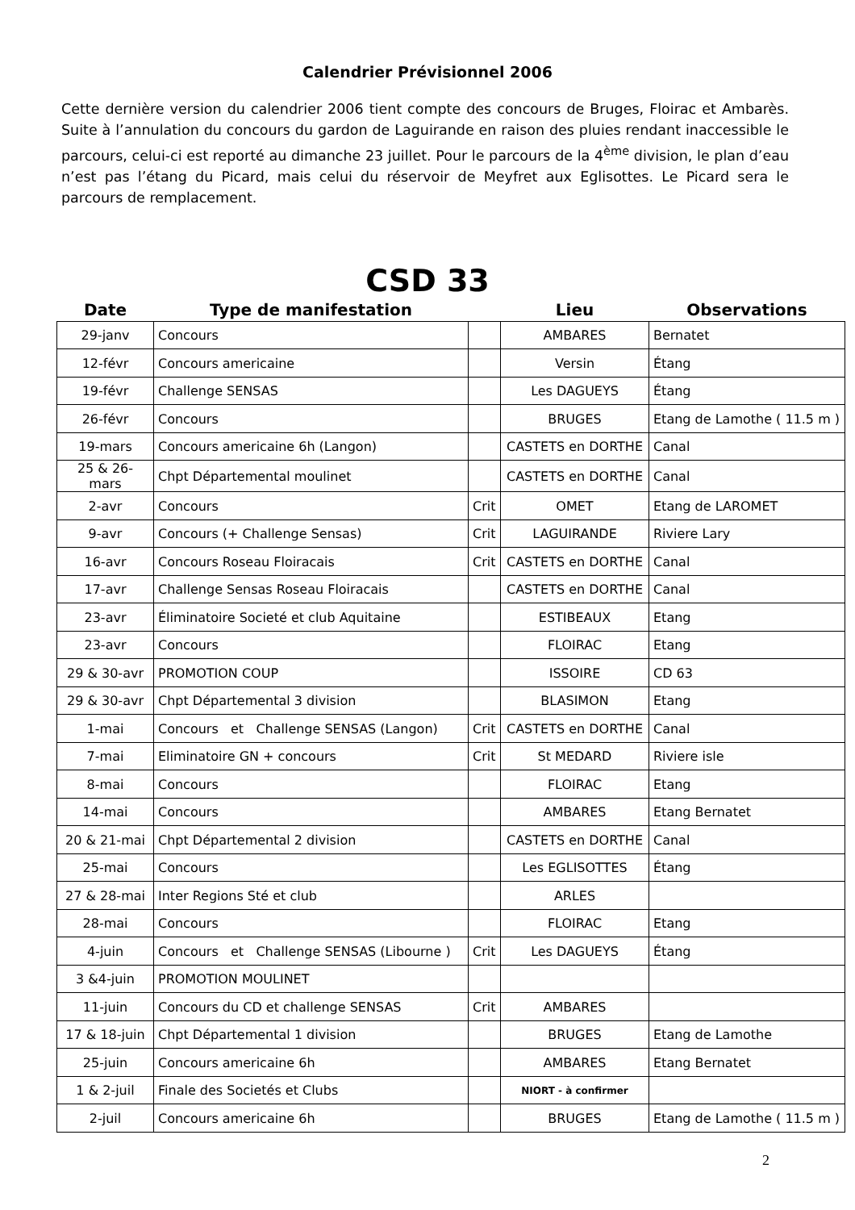Calendrier Prévisionnel 2006
Cette dernière version du calendrier 2006 tient compte des concours de Bruges, Floirac et Ambarès. Suite à l’annulation du concours du gardon de Laguirande en raison des pluies rendant inaccessible le parcours, celui-ci est reporté au dimanche 23 juillet. Pour le parcours de la 4<sup>ème</sup> division, le plan d’eau n’est pas l’étang du Picard, mais celui du réservoir de Meyfret aux Eglisottes. Le Picard sera le parcours de remplacement.
CSD 33
| Date | Type de manifestation | | Lieu | Observations |
| --- | --- | --- | --- | --- |
| 29-janv | Concours | | AMBARES | Bernatet |
| 12-févr | Concours americaine | | Versin | Étang |
| 19-févr | Challenge SENSAS | | Les DAGUEYS | Étang |
| 26-févr | Concours | | BRUGES | Etang de Lamothe ( 11.5 m ) |
| 19-mars | Concours americaine 6h (Langon) | | CASTETS en DORTHE | Canal |
| 25 & 26-mars | Chpt Départemental moulinet | | CASTETS en DORTHE | Canal |
| 2-avr | Concours | Crit | OMET | Etang de LAROMET |
| 9-avr | Concours (+ Challenge Sensas) | Crit | LAGUIRANDE | Riviere Lary |
| 16-avr | Concours Roseau Floiracais | Crit | CASTETS en DORTHE | Canal |
| 17-avr | Challenge Sensas Roseau Floiracais | | CASTETS en DORTHE | Canal |
| 23-avr | Éliminatoire Societé et club Aquitaine | | ESTIBEAUX | Etang |
| 23-avr | Concours | | FLOIRAC | Etang |
| 29 & 30-avr | PROMOTION COUP | | ISSOIRE | CD 63 |
| 29 & 30-avr | Chpt Départemental 3 division | | BLASIMON | Etang |
| 1-mai | Concours et Challenge SENSAS (Langon) | Crit | CASTETS en DORTHE | Canal |
| 7-mai | Eliminatoire GN + concours | Crit | St MEDARD | Riviere isle |
| 8-mai | Concours | | FLOIRAC | Etang |
| 14-mai | Concours | | AMBARES | Etang Bernatet |
| 20 & 21-mai | Chpt Départemental 2 division | | CASTETS en DORTHE | Canal |
| 25-mai | Concours | | Les EGLISOTTES | Étang |
| 27 & 28-mai | Inter Regions Sté et club | | ARLES | |
| 28-mai | Concours | | FLOIRAC | Etang |
| 4-juin | Concours et Challenge SENSAS (Libourne ) | Crit | Les DAGUEYS | Étang |
| 3 &4-juin | PROMOTION MOULINET | | | |
| 11-juin | Concours du CD et challenge SENSAS | Crit | AMBARES | |
| 17 & 18-juin | Chpt Départemental 1 division | | BRUGES | Etang de Lamothe |
| 25-juin | Concours americaine 6h | | AMBARES | Etang Bernatet |
| 1 & 2-juil | Finale des Societés et Clubs | | NIORT - à confirmer | |
| 2-juil | Concours americaine 6h | | BRUGES | Etang de Lamothe ( 11.5 m ) |
2